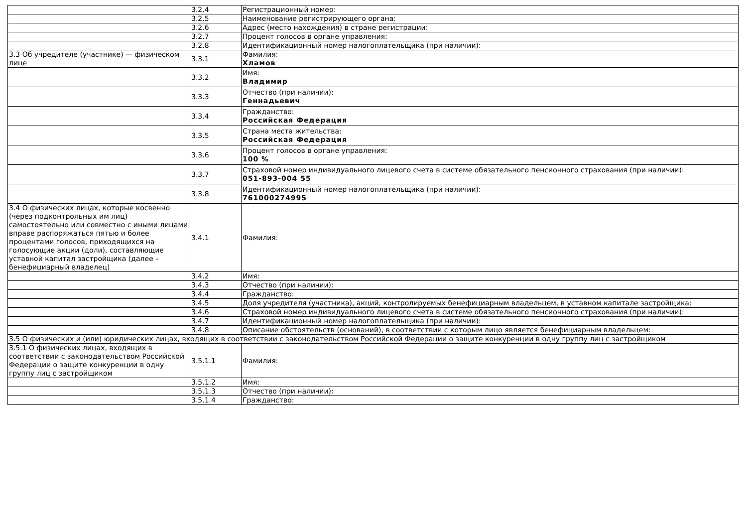| | 3.2.4 | Регистрационный номер: |
| | 3.2.5 | Наименование регистрирующего органа: |
| | 3.2.6 | Адрес (место нахождения) в стране регистрации: |
| | 3.2.7 | Процент голосов в органе управления: |
| | 3.2.8 | Идентификационный номер налогоплательщика (при наличии): |
| 3.3 Об учредителе (участнике) — физическом лице | 3.3.1 | Фамилия: Хламов |
| | 3.3.2 | Имя: Владимир |
| | 3.3.3 | Отчество (при наличии): Геннадьевич |
| | 3.3.4 | Гражданство: Российская Федерация |
| | 3.3.5 | Страна места жительства: Российская Федерация |
| | 3.3.6 | Процент голосов в органе управления: 100 % |
| | 3.3.7 | Страховой номер индивидуального лицевого счета в системе обязательного пенсионного страхования (при наличии): 051-893-004 55 |
| | 3.3.8 | Идентификационный номер налогоплательщика (при наличии): 761000274995 |
| 3.4 О физических лицах, которые косвенно (через подконтрольных им лиц) самостоятельно или совместно с иными лицами вправе распоряжаться пятью и более процентами голосов, приходящихся на голосующие акции (доли), составляющие уставной капитал застройщика (далее – бенефициарный владелец) | 3.4.1 | Фамилия: |
| | 3.4.2 | Имя: |
| | 3.4.3 | Отчество (при наличии): |
| | 3.4.4 | Гражданство: |
| | 3.4.5 | Доля учредителя (участника), акций, контролируемых бенефициарным владельцем, в уставном капитале застройщика: |
| | 3.4.6 | Страховой номер индивидуального лицевого счета в системе обязательного пенсионного страхования (при наличии): |
| | 3.4.7 | Идентификационный номер налогоплательщика (при наличии): |
| | 3.4.8 | Описание обстоятельств (оснований), в соответствии с которым лицо является бенефициарным владельцем: |
| 3.5 О физических и (или) юридических лицах, входящих в соответствии с законодательством Российской Федерации о защите конкуренции в одну группу лиц с застройщиком | | |
| 3.5.1 О физических лицах, входящих в соответствии с законодательством Российской Федерации о защите конкуренции в одну группу лиц с застройщиком | 3.5.1.1 | Фамилия: |
| | 3.5.1.2 | Имя: |
| | 3.5.1.3 | Отчество (при наличии): |
| | 3.5.1.4 | Гражданство: |